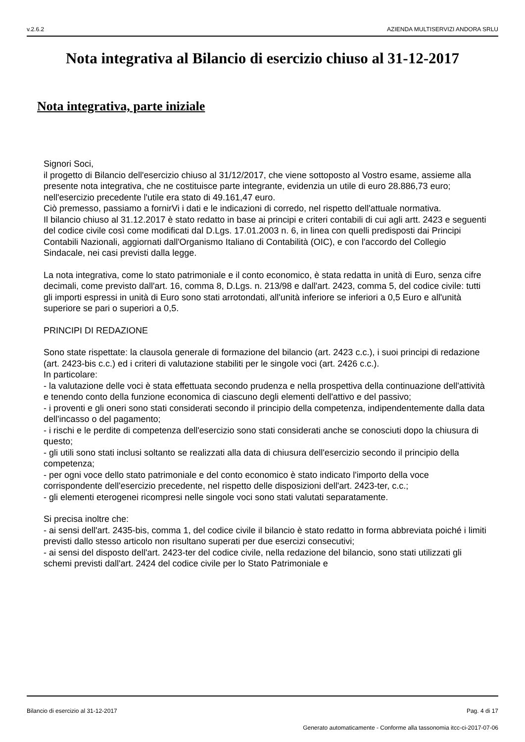v.2.6.2 AZIENDA MULTISERVIZI ANDORA SRLU
Nota integrativa al Bilancio di esercizio chiuso al 31-12-2017
Nota integrativa, parte iniziale
Signori Soci,
il progetto di Bilancio dell'esercizio chiuso al 31/12/2017, che viene sottoposto al Vostro esame, assieme alla presente nota integrativa, che ne costituisce parte integrante, evidenzia un utile di euro 28.886,73 euro; nell'esercizio precedente l'utile era stato di 49.161,47 euro.
Ciò premesso, passiamo a fornirVi i dati e le indicazioni di corredo, nel rispetto dell'attuale normativa.
Il bilancio chiuso al 31.12.2017 è stato redatto in base ai principi e criteri contabili di cui agli artt. 2423 e seguenti del codice civile così come modificati dal D.Lgs. 17.01.2003 n. 6, in linea con quelli predisposti dai Principi Contabili Nazionali, aggiornati dall'Organismo Italiano di Contabilità (OIC), e con l'accordo del Collegio Sindacale, nei casi previsti dalla legge.
La nota integrativa, come lo stato patrimoniale e il conto economico, è stata redatta in unità di Euro, senza cifre decimali, come previsto dall'art. 16, comma 8, D.Lgs. n. 213/98 e dall'art. 2423, comma 5, del codice civile: tutti gli importi espressi in unità di Euro sono stati arrotondati, all'unità inferiore se inferiori a 0,5 Euro e all'unità superiore se pari o superiori a 0,5.
PRINCIPI DI REDAZIONE
Sono state rispettate: la clausola generale di formazione del bilancio (art. 2423 c.c.), i suoi principi di redazione (art. 2423-bis c.c.) ed i criteri di valutazione stabiliti per le singole voci (art. 2426 c.c.).
In particolare:
- la valutazione delle voci è stata effettuata secondo prudenza e nella prospettiva della continuazione dell'attività e tenendo conto della funzione economica di ciascuno degli elementi dell'attivo e del passivo;
- i proventi e gli oneri sono stati considerati secondo il principio della competenza, indipendentemente dalla data dell'incasso o del pagamento;
- i rischi e le perdite di competenza dell'esercizio sono stati considerati anche se conosciuti dopo la chiusura di questo;
- gli utili sono stati inclusi soltanto se realizzati alla data di chiusura dell'esercizio secondo il principio della competenza;
- per ogni voce dello stato patrimoniale e del conto economico è stato indicato l'importo della voce corrispondente dell'esercizio precedente, nel rispetto delle disposizioni dell'art. 2423-ter, c.c.;
- gli elementi eterogenei ricompresi nelle singole voci sono stati valutati separatamente.
Si precisa inoltre che:
- ai sensi dell'art. 2435-bis, comma 1, del codice civile il bilancio è stato redatto in forma abbreviata poiché i limiti previsti dallo stesso articolo non risultano superati per due esercizi consecutivi;
- ai sensi del disposto dell'art. 2423-ter del codice civile, nella redazione del bilancio, sono stati utilizzati gli schemi previsti dall'art. 2424 del codice civile per lo Stato Patrimoniale e
Bilancio di esercizio al 31-12-2017 Pag. 4 di 17
Generato automaticamente - Conforme alla tassonomia itcc-ci-2017-07-06